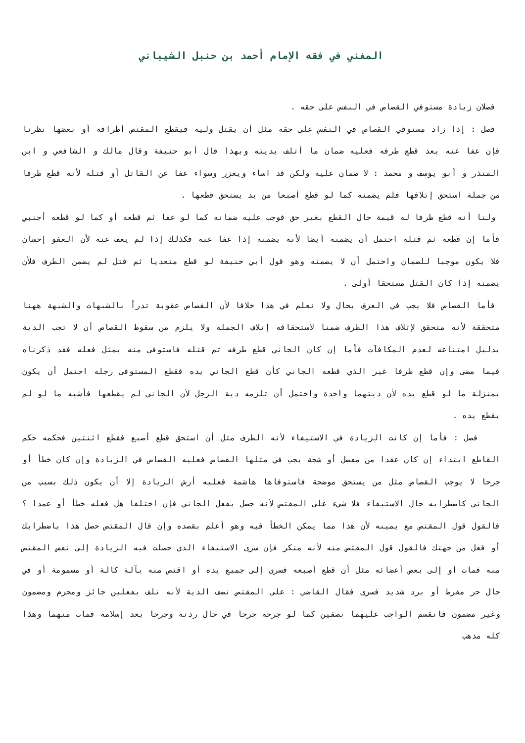المغني في فقه الإمام أحمد بن حنبل الشيباني
فصلان زيادة مستوفي القصاص في النفس على حقه .
فصل : إذا زاد مستوفي القصاص في النفس على حقه مثل أن يقتل وليه فيقطع المقتص أطرافه أو بعضها نظرنا فإن عفا عنه بعد قطع طرفه فعليه ضمان ما أتلف بديته وبهذا قال أبو حنيفة وقال مالك و الشافعي و ابن المنذر و أبو يوسف و محمد : لا ضمان عليه ولكن قد اساء ويعزر وسواء عفا عن القاتل أو قتله لأنه قطع طرفا من جملة استحق إتلافها فلم يضمنه كما لو قطع أصبعا من يد يستحق قطعها .
ولنا أنه قطع طرفا له قيمة حال القطع بغير حق فوجب عليه ضمانه كما لو عفا ثم قطعه أو كما لو قطعه أجنبي فأما إن قطعه ثم قتله احتمل أن يضمنه أيضا لأنه يضمنه إذا عفا عنه فكذلك إذا لم يعف عنه لأن العفو إحسان فلا يكون موجبا للضمان واحتمل أن لا يضمنه وهو قول أبي حنيفة لو قطع متعديا ثم قتل لم يضمن الطرف فلأن يضمنه إذا كان القتل مستحقا أولى .
فأما القصاص فلا يجب في العرف بحال ولا نعلم في هذا خلافا لأن القصاص عقوبة تدرأ بالشبهات والشبهة ههنا متحققة لأنه متحقق لإتلاف هذا الطرف ضمنا لاستحقاقه إتلاف الجملة ولا يلزم من سقوط القصاص أن لا تجب الدية بدليل امتناعه لعدم المكافآت فأما إن كان الجاني قطع طرفه ثم قتله فاستوفى منه بمثل فعله فقد ذكرناه فيما مضى وإن قطع طرفا غير الذي قطعه الجاني كأن قطع الجاني يده فقطع المستوفى رجله احتمل أن يكون بمنزلة ما لو قطع يده لأن ديتهما واحدة واحتمل أن تلزمه دية الرجل لأن الجاني لم يقطعها فأشبه ما لو لم يقطع يده .
فصل : فأما إن كانت الزيادة في الاستيفاء لأنه الطرف مثل أن استحق قطع أصبع فقطع اثنتين فحكمه حكم القاطع ابتداء إن كان عقدا من مفصل أو شجة يجب في مثلها القصاص فعليه القصاص في الزيادة وإن كان خطأ أو جرحا لا يوجب القصاص مثل من يستحق موضحة فاستوفاها هاشمة فعليه أرش الزيادة إلا أن يكون ذلك بسبب من الجاني كاضطرابه حال الاستيفاء فلا شيء على المقتص لأنه حصل بفعل الجاني فإن اختلفا هل فعله خطأ أو عمدا ؟ فالقول قول المقتص مع يمينه لأن هذا مما يمكن الخطأ فيه وهو أعلم بقصده وإن قال المقتص حصل هذا باضطرابك أو فعل من جهتك فالقول قول المقتص منه لأنه منكر فإن سرى الاستيفاء الذي حصلت فيه الزيادة إلى نفس المقتص منه فمات أو إلى بعض أعضائه مثل أن قطع أصبعه فسرى إلى جميع يده أو اقتص منه بآلة كالة أو مسمومة أو في حال حر مفرط أو برد شديد فسرى فقال القاضي : على المقتص نصف الدية لأنه تلف بفعلين جائز ومحرم ومضمون وغير مضمون فانقسم الواجب عليهما نصفين كما لو جرحه جرحا في حال ردته وجرحا بعد إسلامه فمات منهما وهذا كله مذهب